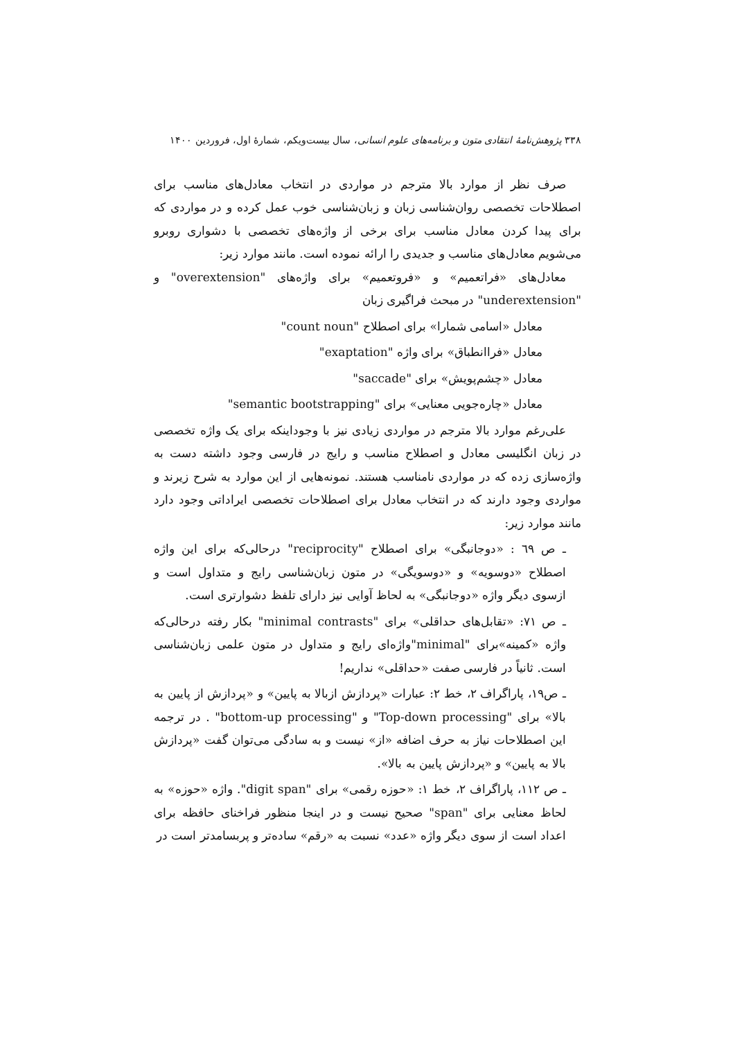۳۳۸ پژوهش‌نامهٔ انتقادی متون و برنامه‌های علوم انسانی، سال بیست‌ویکم، شمارهٔ اول، فروردین ۱۴۰۰
صرف نظر از موارد بالا مترجم در مواردی در انتخاب معادل‌های مناسب برای اصطلاحات تخصصی روان‌شناسی زبان و زبان‌شناسی خوب عمل کرده و در مواردی که برای پیدا کردن معادل مناسب برای برخی از واژه‌های تخصصی با دشواری روبرو می‌شویم معادل‌های مناسب و جدیدی را ارائه نموده است. مانند موارد زیر:
معادل‌های «فراتعمیم» و «فروتعمیم» برای واژه‌های "overextension" و "underextension" در مبحث فراگیری زبان
معادل «اسامی شمارا» برای اصطلاح "count noun"
معادل «فراانطباق» برای واژه "exaptation"
معادل «چشم‌پویش» برای "saccade"
معادل «چاره‌جویی معنایی» برای "semantic bootstrapping"
علی‌رغم موارد بالا مترجم در مواردی زیادی نیز با وجوداینکه برای یک واژه تخصصی در زبان انگلیسی معادل و اصطلاح مناسب و رایج در فارسی وجود داشته دست به واژه‌سازی زده که در مواردی نامناسب هستند. نمونه‌هایی از این موارد به شرح زیرند و مواردی وجود دارند که در انتخاب معادل برای اصطلاحات تخصصی ایراداتی وجود دارد مانند موارد زیر:
ـ ص ٦٩ : «دوجانبگی» برای اصطلاح "reciprocity" درحالی‌که برای این واژه اصطلاح «دوسویه» و «دوسویگی» در متون زبان‌شناسی رایج و متداول است و ازسوی دیگر واژه «دوجانبگی» به لحاظ آوایی نیز دارای تلفظ دشوارتری است.
ـ ص ۷۱: «تقابل‌های حداقلی» برای "minimal contrasts" بکار رفته درحالی‌که واژه «کمینه»برای "minimal"واژه‌ای رایج و متداول در متون علمی زبان‌شناسی است. ثانیاً در فارسی صفت «حداقلی» نداریم!
ـ ص۱۹، پاراگراف ۲، خط ۲: عبارات «پردازش ازبالا به پایین» و «پردازش از پایین به بالا» برای "Top-down processing" و "bottom-up processing" . در ترجمه این اصطلاحات نیاز به حرف اضافه «از» نیست و به سادگی می‌توان گفت «پردازش بالا به پایین» و «پردازش پایین به بالا».
ـ ص ۱۱۲، پاراگراف ۲، خط ۱: «حوزه رقمی» برای "digit span". واژه «حوزه» به لحاظ معنایی برای "span" صحیح نیست و در اینجا منظور فراخنای حافظه برای اعداد است از سوی دیگر واژه «عدد» نسبت به «رقم» ساده‌تر و پربسامدتر است در